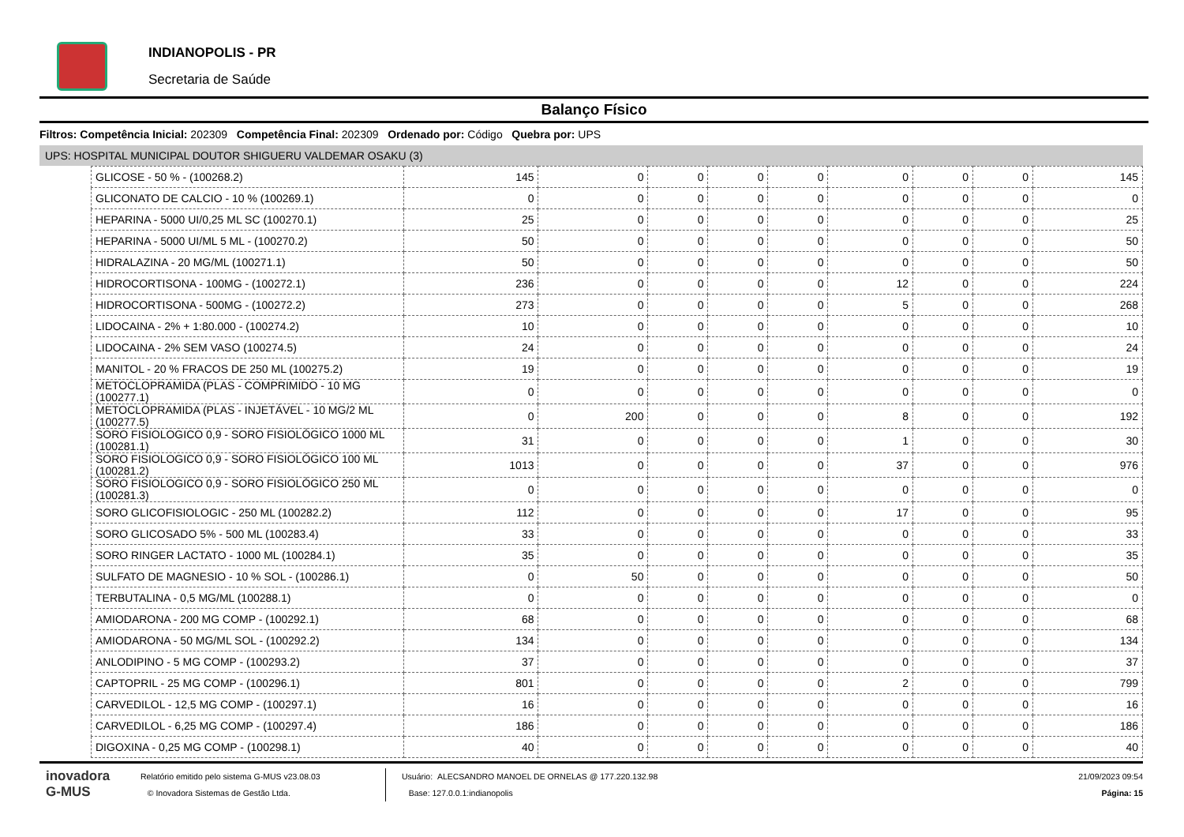INDIANOPOLIS - PR
Secretaria de Saúde
Balanço Físico
Filtros: Competência Inicial: 202309 Competência Final: 202309 Ordenado por: Código Quebra por: UPS
UPS: HOSPITAL MUNICIPAL DOUTOR SHIGUERU VALDEMAR OSAKU (3)
| GLICOSE - 50 % - (100268.2) | 145 | 0 | 0 | 0 | 0 | 0 | 0 | 0 | 145 |
| GLICONATO DE CALCIO - 10 % (100269.1) | 0 | 0 | 0 | 0 | 0 | 0 | 0 | 0 | 0 |
| HEPARINA - 5000 UI/0,25 ML SC (100270.1) | 25 | 0 | 0 | 0 | 0 | 0 | 0 | 0 | 25 |
| HEPARINA - 5000 UI/ML 5 ML - (100270.2) | 50 | 0 | 0 | 0 | 0 | 0 | 0 | 0 | 50 |
| HIDRALAZINA - 20 MG/ML (100271.1) | 50 | 0 | 0 | 0 | 0 | 0 | 0 | 0 | 50 |
| HIDROCORTISONA - 100MG - (100272.1) | 236 | 0 | 0 | 0 | 0 | 12 | 0 | 0 | 224 |
| HIDROCORTISONA - 500MG - (100272.2) | 273 | 0 | 0 | 0 | 0 | 5 | 0 | 0 | 268 |
| LIDOCAINA - 2% + 1:80.000 - (100274.2) | 10 | 0 | 0 | 0 | 0 | 0 | 0 | 0 | 10 |
| LIDOCAINA - 2% SEM VASO (100274.5) | 24 | 0 | 0 | 0 | 0 | 0 | 0 | 0 | 24 |
| MANITOL - 20 % FRACOS DE 250 ML (100275.2) | 19 | 0 | 0 | 0 | 0 | 0 | 0 | 0 | 19 |
| METOCLOPRAMIDA (PLAS - COMPRIMIDO - 10 MG (100277.1) | 0 | 0 | 0 | 0 | 0 | 0 | 0 | 0 | 0 |
| METOCLOPRAMIDA (PLAS - INJETÁVEL - 10 MG/2 ML (100277.5) | 0 | 200 | 0 | 0 | 0 | 8 | 0 | 0 | 192 |
| SORO FISIOLOGICO 0,9 - SORO FISIOLÓGICO 1000 ML (100281.1) | 31 | 0 | 0 | 0 | 0 | 1 | 0 | 0 | 30 |
| SORO FISIOLOGICO 0,9 - SORO FISIOLÓGICO 100 ML (100281.2) | 1013 | 0 | 0 | 0 | 0 | 37 | 0 | 0 | 976 |
| SORO FISIOLOGICO 0,9 - SORO FISIOLÓGICO 250 ML (100281.3) | 0 | 0 | 0 | 0 | 0 | 0 | 0 | 0 | 0 |
| SORO GLICOFISIOLOGIC - 250 ML (100282.2) | 112 | 0 | 0 | 0 | 0 | 17 | 0 | 0 | 95 |
| SORO GLICOSADO 5% - 500 ML (100283.4) | 33 | 0 | 0 | 0 | 0 | 0 | 0 | 0 | 33 |
| SORO RINGER LACTATO - 1000 ML (100284.1) | 35 | 0 | 0 | 0 | 0 | 0 | 0 | 0 | 35 |
| SULFATO DE MAGNESIO - 10 % SOL - (100286.1) | 0 | 50 | 0 | 0 | 0 | 0 | 0 | 0 | 50 |
| TERBUTALINA - 0,5 MG/ML (100288.1) | 0 | 0 | 0 | 0 | 0 | 0 | 0 | 0 | 0 |
| AMIODARONA - 200 MG COMP - (100292.1) | 68 | 0 | 0 | 0 | 0 | 0 | 0 | 0 | 68 |
| AMIODARONA - 50 MG/ML SOL - (100292.2) | 134 | 0 | 0 | 0 | 0 | 0 | 0 | 0 | 134 |
| ANLODIPINO - 5 MG COMP - (100293.2) | 37 | 0 | 0 | 0 | 0 | 0 | 0 | 0 | 37 |
| CAPTOPRIL - 25 MG COMP - (100296.1) | 801 | 0 | 0 | 0 | 0 | 2 | 0 | 0 | 799 |
| CARVEDILOL - 12,5 MG COMP - (100297.1) | 16 | 0 | 0 | 0 | 0 | 0 | 0 | 0 | 16 |
| CARVEDILOL - 6,25 MG COMP - (100297.4) | 186 | 0 | 0 | 0 | 0 | 0 | 0 | 0 | 186 |
| DIGOXINA - 0,25 MG COMP - (100298.1) | 40 | 0 | 0 | 0 | 0 | 0 | 0 | 0 | 40 |
inovadora
G-MUS
Relatório emitido pelo sistema G-MUS v23.08.03
© Inovadora Sistemas de Gestão Ltda.
Usuário: ALECSANDRO MANOEL DE ORNELAS @ 177.220.132.98
Base: 127.0.0.1:indianopolis
21/09/2023 09:54
Página: 15